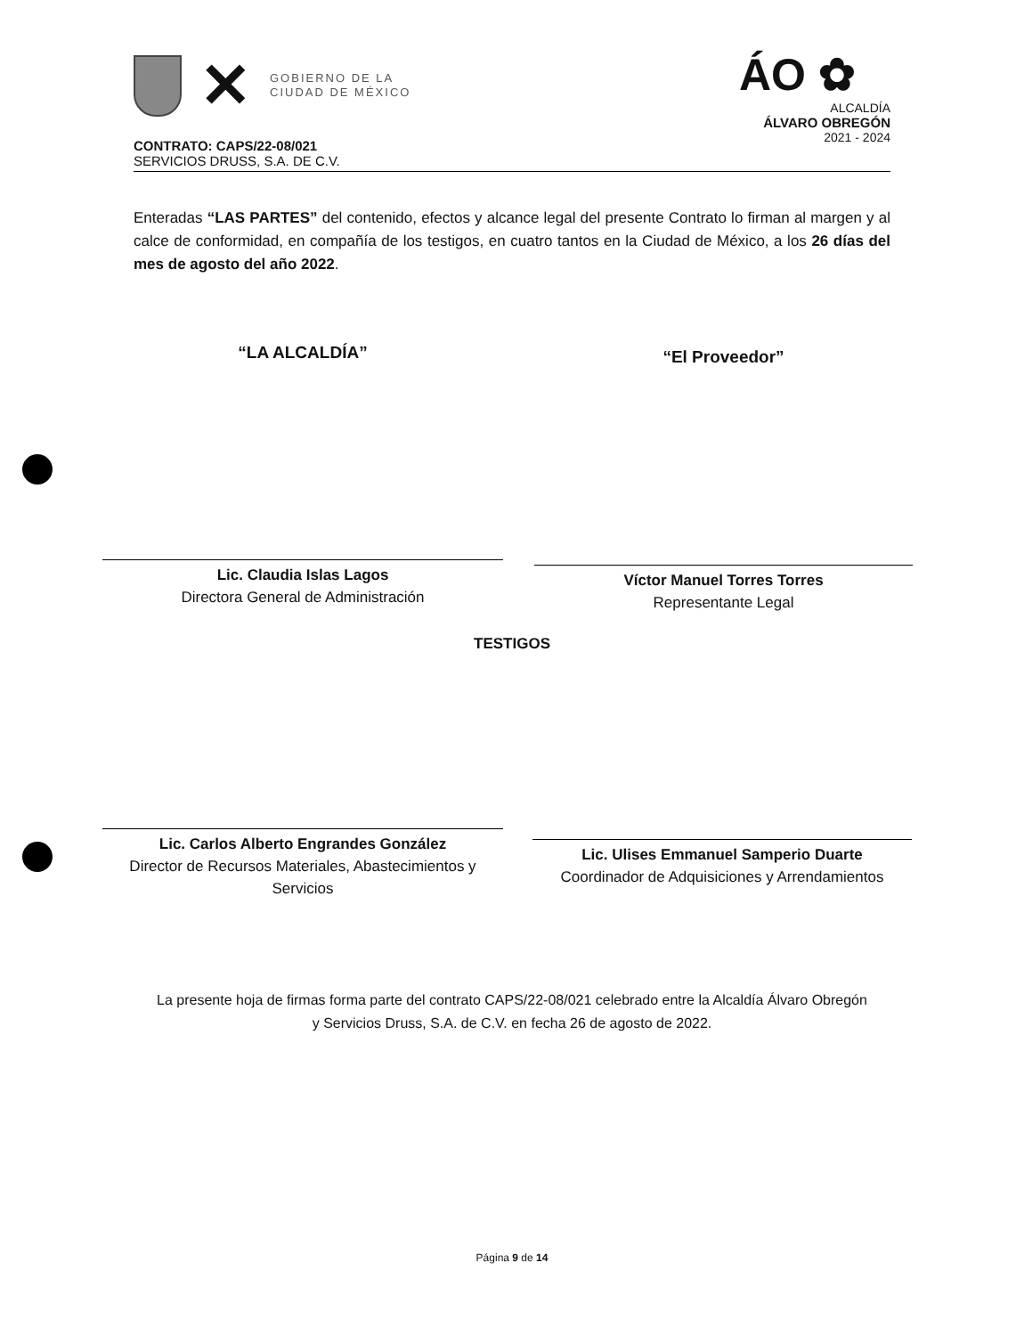✕
GOBIERNO DE LA
CIUDAD DE MÉXICO
ÁO ✿
ALCALDÍA
ÁLVARO OBREGÓN
2021 - 2024
CONTRATO: CAPS/22-08/021
SERVICIOS DRUSS, S.A. DE C.V.
Enteradas “LAS PARTES” del contenido, efectos y alcance legal del presente Contrato lo firman al margen y al calce de conformidad, en compañía de los testigos, en cuatro tantos en la Ciudad de México, a los 26 días del mes de agosto del año 2022.
“LA ALCALDÍA”
Lic. Claudia Islas Lagos
Directora General de Administración
“El Proveedor”
Víctor Manuel Torres Torres
Representante Legal
TESTIGOS
Lic. Carlos Alberto Engrandes González
Director de Recursos Materiales, Abastecimientos y Servicios
Lic. Ulises Emmanuel Samperio Duarte
Coordinador de Adquisiciones y Arrendamientos
La presente hoja de firmas forma parte del contrato CAPS/22-08/021 celebrado entre la Alcaldía Álvaro Obregón y Servicios Druss, S.A. de C.V. en fecha 26 de agosto de 2022.
Página 9 de 14